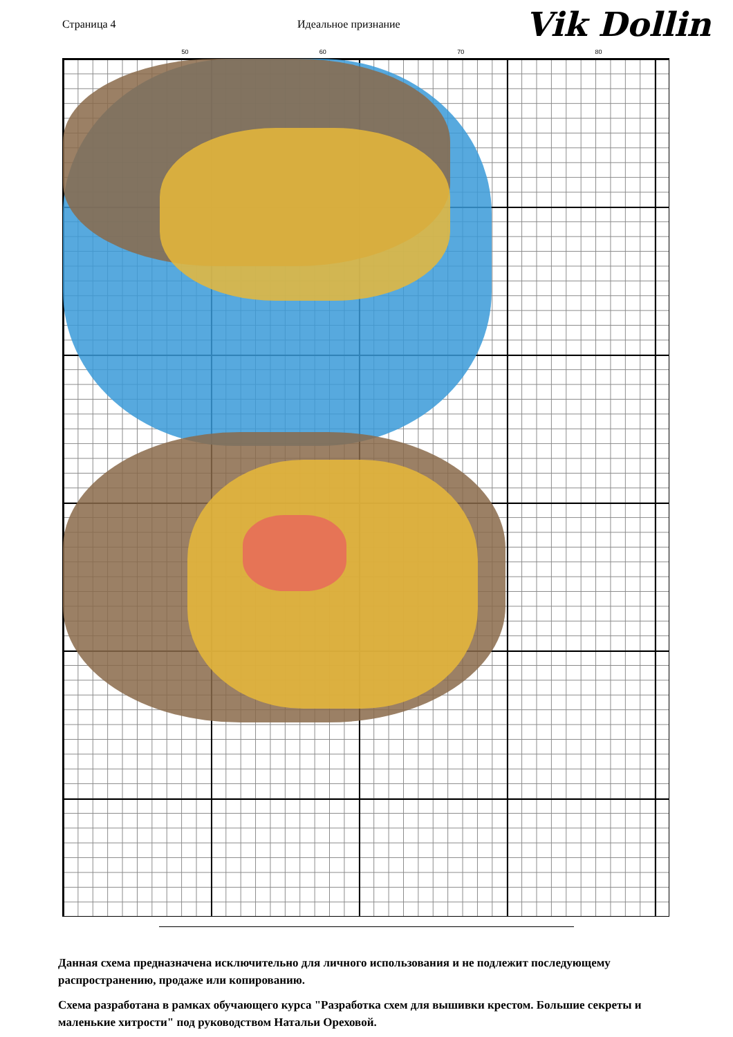Страница 4 Идеальное признание
Vik Dollin
50 60 70 80
Данная схема предназначена исключительно для личного использования и не подлежит последующему распространению, продаже или копированию.
Схема разработана в рамках обучающего курса "Разработка схем для вышивки крестом. Большие секреты и маленькие хитрости" под руководством Натальи Ореховой.